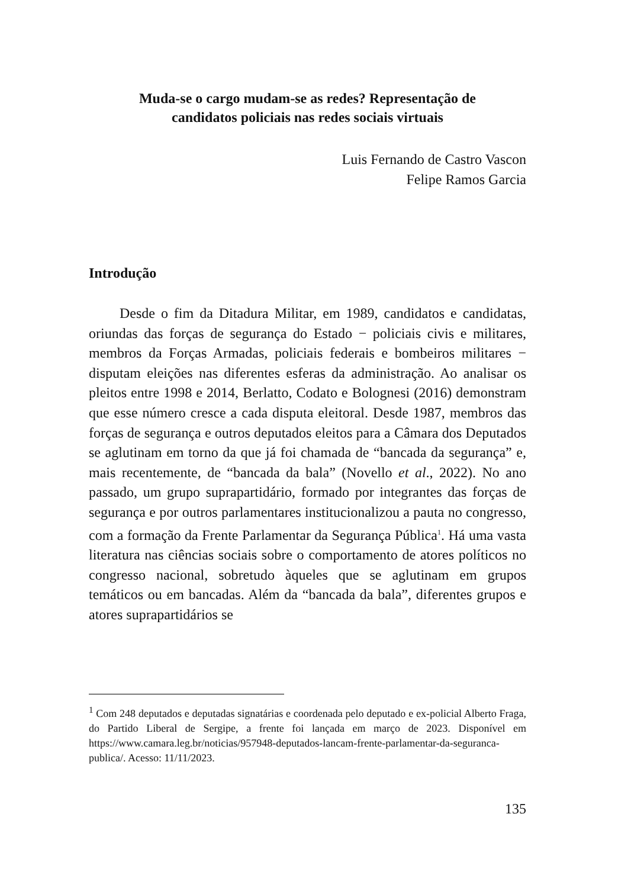Muda-se o cargo mudam-se as redes? Representação de
candidatos policiais nas redes sociais virtuais
Luis Fernando de Castro Vascon
Felipe Ramos Garcia
Introdução
Desde o fim da Ditadura Militar, em 1989, candidatos e candidatas, oriundas das forças de segurança do Estado − policiais civis e militares, membros da Forças Armadas, policiais federais e bombeiros militares − disputam eleições nas diferentes esferas da administração. Ao analisar os pleitos entre 1998 e 2014, Berlatto, Codato e Bolognesi (2016) demonstram que esse número cresce a cada disputa eleitoral. Desde 1987, membros das forças de segurança e outros deputados eleitos para a Câmara dos Deputados se aglutinam em torno da que já foi chamada de “bancada da segurança” e, mais recentemente, de “bancada da bala” (Novello et al., 2022). No ano passado, um grupo suprapartidário, formado por integrantes das forças de segurança e por outros parlamentares institucionalizou a pauta no congresso, com a formação da Frente Parlamentar da Segurança Pública<sup>1</sup>. Há uma vasta literatura nas ciências sociais sobre o comportamento de atores políticos no congresso nacional, sobretudo àqueles que se aglutinam em grupos temáticos ou em bancadas. Além da “bancada da bala”, diferentes grupos e atores suprapartidários se
<sup>1</sup> Com 248 deputados e deputadas signatárias e coordenada pelo deputado e ex-policial Alberto Fraga, do Partido Liberal de Sergipe, a frente foi lançada em março de 2023. Disponível em https://www.camara.leg.br/noticias/957948-deputados-lancam-frente-parlamentar-da-seguranca-publica/. Acesso: 11/11/2023.
135